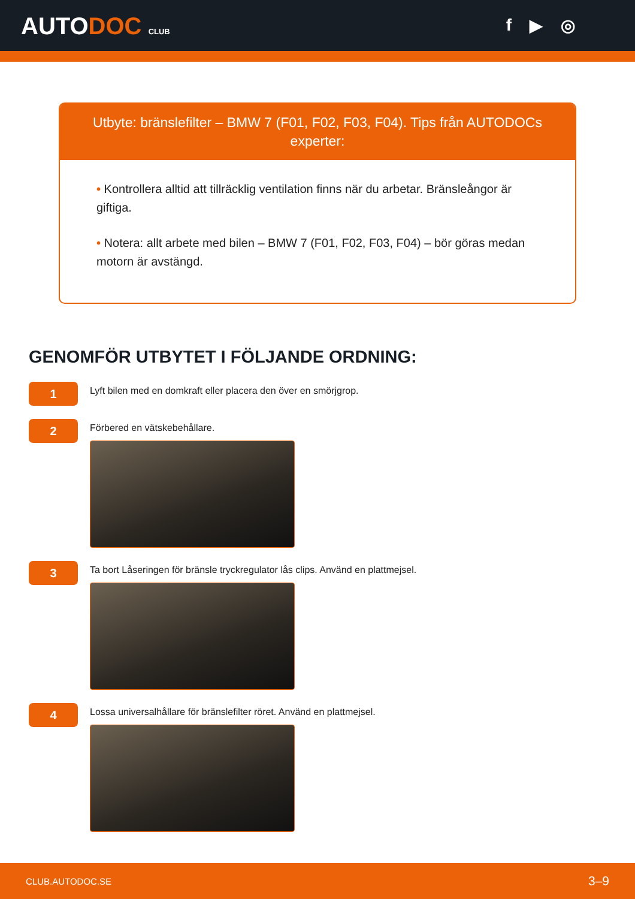AUTODOC CLUB
f ▶ ◎
Utbyte: bränslefilter – BMW 7 (F01, F02, F03, F04). Tips från AUTODOCs experter:
• Kontrollera alltid att tillräcklig ventilation finns när du arbetar. Bränsleångor är giftiga.
• Notera: allt arbete med bilen – BMW 7 (F01, F02, F03, F04) – bör göras medan motorn är avstängd.
GENOMFÖR UTBYTET I FÖLJANDE ORDNING:
1
Lyft bilen med en domkraft eller placera den över en smörjgrop.
2
Förbered en vätskebehållare.
3
Ta bort Låseringen för bränsle tryckregulator lås clips. Använd en plattmejsel.
4
Lossa universalhållare för bränslefilter röret. Använd en plattmejsel.
CLUB.AUTODOC.SE 3–9